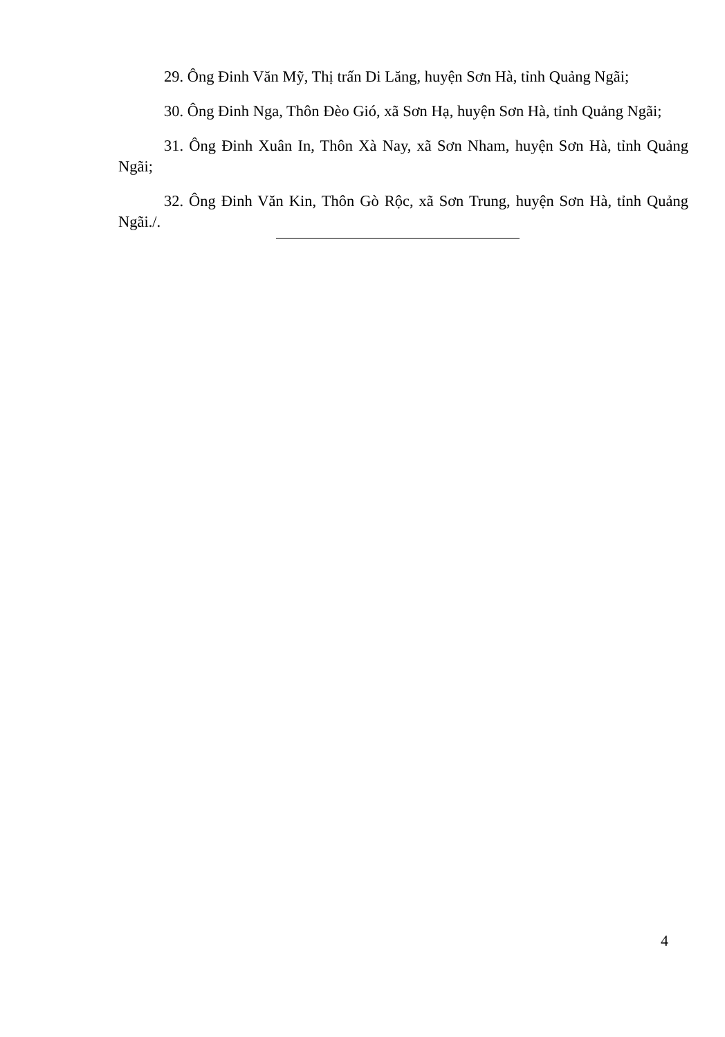29. Ông Đinh Văn Mỹ, Thị trấn Di Lăng, huyện Sơn Hà, tỉnh Quảng Ngãi;
30. Ông Đinh Nga, Thôn Đèo Gió, xã Sơn Hạ, huyện Sơn Hà, tỉnh Quảng Ngãi;
31. Ông Đinh Xuân In, Thôn Xà Nay, xã Sơn Nham, huyện Sơn Hà, tỉnh Quảng Ngãi;
32. Ông Đinh Văn Kin, Thôn Gò Rộc, xã Sơn Trung, huyện Sơn Hà, tỉnh Quảng Ngãi./.
4